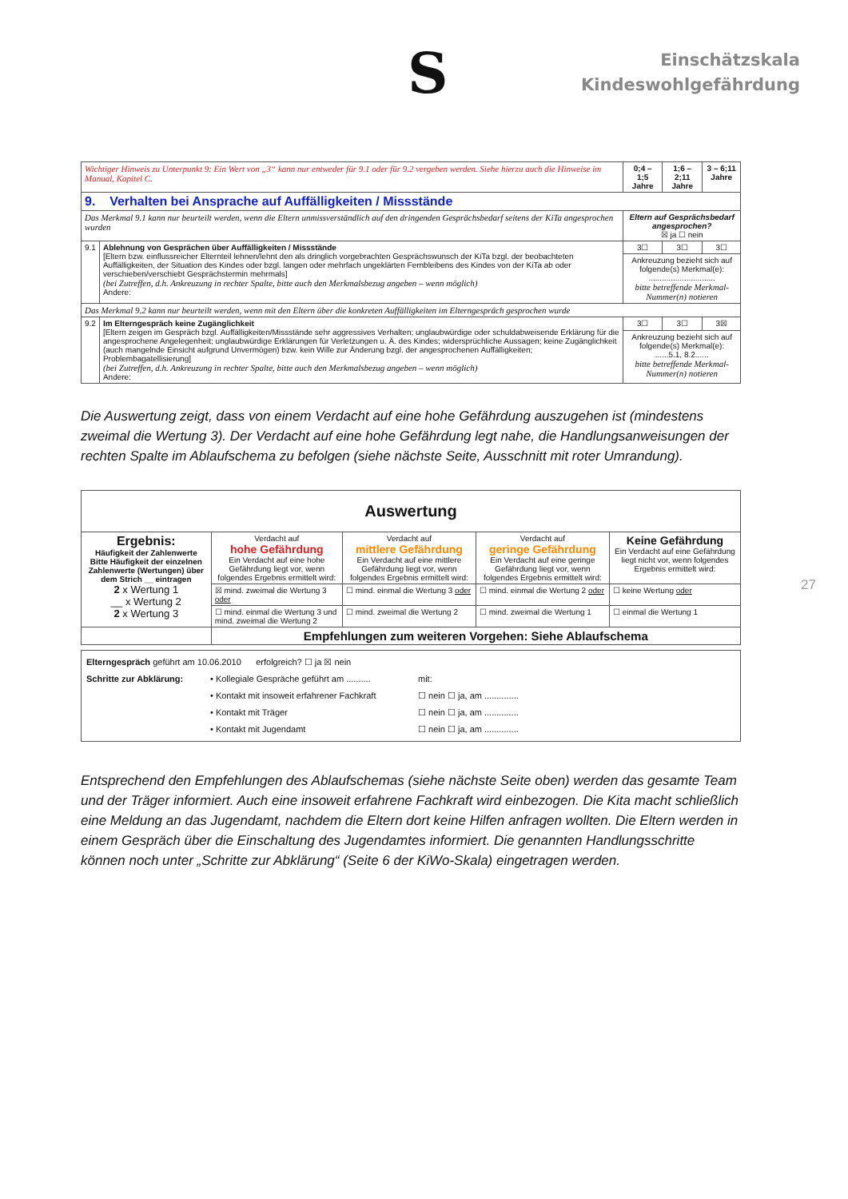S
Einschätzskala
Kindeswohlgefährdung
| Wichtiger Hinweis zu Unterpunkt 9: Ein Wert von „3“ kann nur entweder für 9.1 oder für 9.2 vergeben werden. Siehe hierzu auch die Hinweise im Manual, Kapitel C. | | 0;4 – 1;5 Jahre | 1;6 – 2;11 Jahre | 3 – 6;11 Jahre |
| 9. Verhalten bei Ansprache auf Auffälligkeiten / Missstände | | | | |
| Das Merkmal 9.1 kann nur beurteilt werden, wenn die Eltern unmissverständlich auf den dringenden Gesprächsbedarf seitens der KiTa angesprochen wurden | | Eltern auf Gesprächsbedarf angesprochen? ☒ ja ☐ nein | | |
| 9.1 | Ablehnung von Gesprächen über Auffälligkeiten / Missstände [Eltern bzw. einflussreicher Elternteil lehnen/lehnt den als dringlich vorgebrachten Gesprächswunsch der KiTa bzgl. der beobachteten Auffälligkeiten, der Situation des Kindes oder bzgl. langen oder mehrfach ungeklärten Fernbleibens des Kindes von der KiTa ab oder verschieben/verschiebt Gesprächstermin mehrmals] (bei Zutreffen, d.h. Ankreuzung in rechter Spalte, bitte auch den Merkmalsbezug angeben – wenn möglich) Andere: | 3☐ | 3☐ | 3☐ |
| | | Ankreuzung bezieht sich auf folgende(s) Merkmal(e): .............................. bitte betreffende Merkmal-Nummer(n) notieren | | |
| Das Merkmal 9.2 kann nur beurteilt werden, wenn mit den Eltern über die konkreten Auffälligkeiten im Elterngespräch gesprochen wurde | | | | |
| 9.2 | Im Elterngespräch keine Zugänglichkeit [Eltern zeigen im Gespräch bzgl. Auffälligkeiten/Missstände sehr aggressives Verhalten; unglaubwürdige oder schuldabweisende Erklärung für die angesprochene Angelegenheit; unglaubwürdige Erklärungen für Verletzungen u. Ä. des Kindes; widersprüchliche Aussagen; keine Zugänglichkeit (auch mangelnde Einsicht aufgrund Unvermögen) bzw. kein Wille zur Änderung bzgl. der angesprochenen Auffälligkeiten; Problembagatellisierung] (bei Zutreffen, d.h. Ankreuzung in rechter Spalte, bitte auch den Merkmalsbezug angeben – wenn möglich) Andere: | 3☐ | 3☐ | 3☒ |
| | | Ankreuzung bezieht sich auf folgende(s) Merkmal(e): ......5.1, 8.2...... bitte betreffende Merkmal-Nummer(n) notieren | | |
Die Auswertung zeigt, dass von einem Verdacht auf eine hohe Gefährdung auszugehen ist (mindestens zweimal die Wertung 3). Der Verdacht auf eine hohe Gefährdung legt nahe, die Handlungsanweisungen der rechten Spalte im Ablaufschema zu befolgen (siehe nächste Seite, Ausschnitt mit roter Umrandung).
| Auswertung | | | | |
| --- | --- | --- | --- | --- |
| Ergebnis: Häufigkeit der Zahlenwerte Bitte Häufigkeit der einzelnen Zahlenwerte (Wertungen) über dem Strich __ eintragen 2 x Wertung 1 __ x Wertung 2 2 x Wertung 3 | Verdacht auf hohe Gefährdung Ein Verdacht auf eine hohe Gefährdung liegt vor, wenn folgendes Ergebnis ermittelt wird: | Verdacht auf mittlere Gefährdung Ein Verdacht auf eine mittlere Gefährdung liegt vor, wenn folgendes Ergebnis ermittelt wird: | Verdacht auf geringe Gefährdung Ein Verdacht auf eine geringe Gefährdung liegt vor, wenn folgendes Ergebnis ermittelt wird: | Keine Gefährdung Ein Verdacht auf eine Gefährdung liegt nicht vor, wenn folgendes Ergebnis ermittelt wird: |
| | ☒ mind. zweimal die Wertung 3 oder | ☐ mind. einmal die Wertung 3 oder | ☐ mind. einmal die Wertung 2 oder | ☐ keine Wertung oder |
| | ☐ mind. einmal die Wertung 3 und mind. zweimal die Wertung 2 | ☐ mind. zweimal die Wertung 2 | ☐ mind. zweimal die Wertung 1 | ☐ einmal die Wertung 1 |
| | Empfehlungen zum weiteren Vorgehen: Siehe Ablaufschema | | | |
| Elterngespräch geführt am 10.06.2010 erfolgreich? ☐ ja ☒ nein Schritte zur Abklärung: • Kollegiale Gespräche geführt am .......... • Kontakt mit insoweit erfahrener Fachkraft • Kontakt mit Träger • Kontakt mit Jugendamt mit: ☐ nein ☐ ja, am .............. ☐ nein ☐ ja, am .............. ☐ nein ☐ ja, am .............. |
Entsprechend den Empfehlungen des Ablaufschemas (siehe nächste Seite oben) werden das gesamte Team und der Träger informiert. Auch eine insoweit erfahrene Fachkraft wird einbezogen. Die Kita macht schließlich eine Meldung an das Jugendamt, nachdem die Eltern dort keine Hilfen anfragen wollten. Die Eltern werden in einem Gespräch über die Einschaltung des Jugendamtes informiert. Die genannten Handlungsschritte können noch unter „Schritte zur Abklärung“ (Seite 6 der KiWo-Skala) eingetragen werden.
27